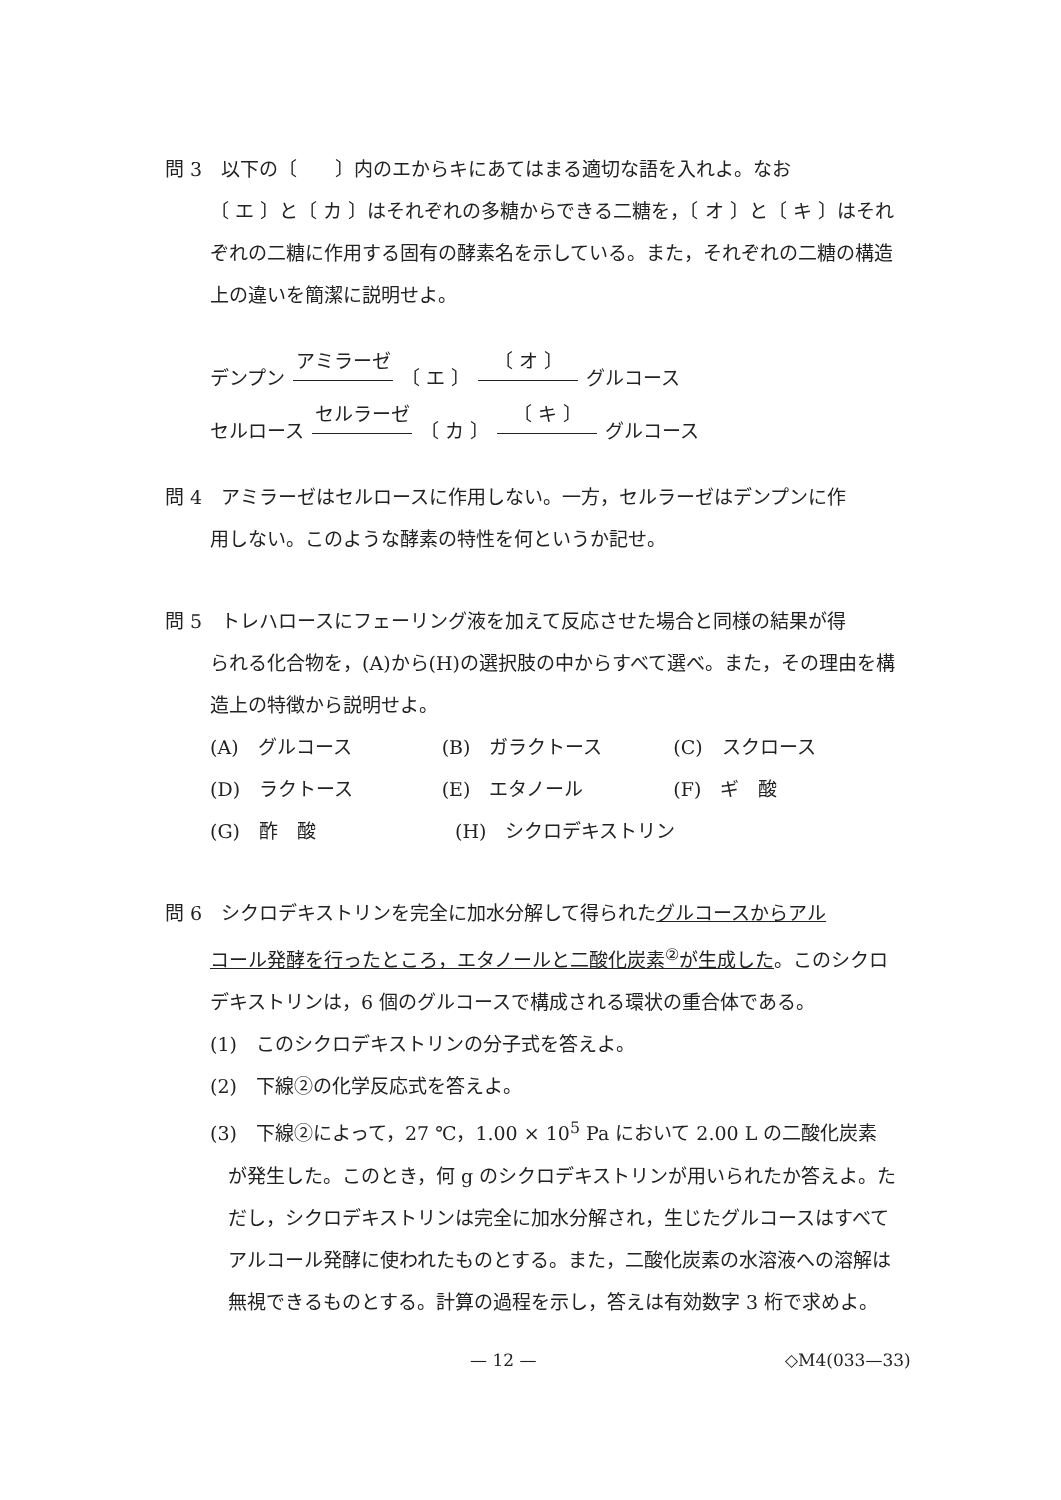問 3　以下の〔　　〕内のエからキにあてはまる適切な語を入れよ。なお
〔 エ 〕と〔 カ 〕はそれぞれの多糖からできる二糖を，〔 オ 〕と〔 キ 〕はそれぞれの二糖に作用する固有の酵素名を示している。また，それぞれの二糖の構造上の違いを簡潔に説明せよ。
デンプン アミラーゼ 〔 エ 〕 〔 オ 〕 グルコース
セルロース セルラーゼ 〔 カ 〕 〔 キ 〕 グルコース
問 4　アミラーゼはセルロースに作用しない。一方，セルラーゼはデンプンに作
用しない。このような酵素の特性を何というか記せ。
問 5　トレハロースにフェーリング液を加えて反応させた場合と同様の結果が得
られる化合物を，(A)から(H)の選択肢の中からすべて選べ。また，その理由を構造上の特徴から説明せよ。
(A)　グルコース (B)　ガラクトース (C)　スクロース
(D)　ラクトース (E)　エタノール (F)　ギ　酸
(G)　酢　酸 (H)　シクロデキストリン
問 6　シクロデキストリンを完全に加水分解して得られたグルコースからアル
コール発酵を行ったところ，エタノールと二酸化炭素<sup>②</sup>が生成した。このシクロデキストリンは，6 個のグルコースで構成される環状の重合体である。
(1)　このシクロデキストリンの分子式を答えよ。
(2)　下線②の化学反応式を答えよ。
(3)　下線②によって，27 ℃，1.00 × 10<sup>5</sup> Pa において 2.00 L の二酸化炭素
が発生した。このとき，何 g のシクロデキストリンが用いられたか答えよ。ただし，シクロデキストリンは完全に加水分解され，生じたグルコースはすべてアルコール発酵に使われたものとする。また，二酸化炭素の水溶液への溶解は無視できるものとする。計算の過程を示し，答えは有効数字 3 桁で求めよ。
— 12 — ◇M4(033—33)